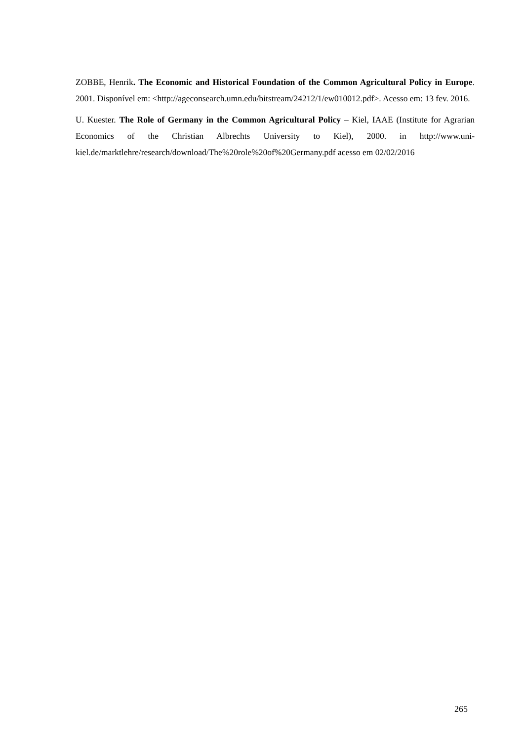ZOBBE, Henrik. The Economic and Historical Foundation of the Common Agricultural Policy in Europe. 2001. Disponível em: <http://ageconsearch.umn.edu/bitstream/24212/1/ew010012.pdf>. Acesso em: 13 fev. 2016.
U. Kuester. The Role of Germany in the Common Agricultural Policy – Kiel, IAAE (Institute for Agrarian Economics of the Christian Albrechts University to Kiel), 2000. in http://www.uni-kiel.de/marktlehre/research/download/The%20role%20of%20Germany.pdf acesso em 02/02/2016
265